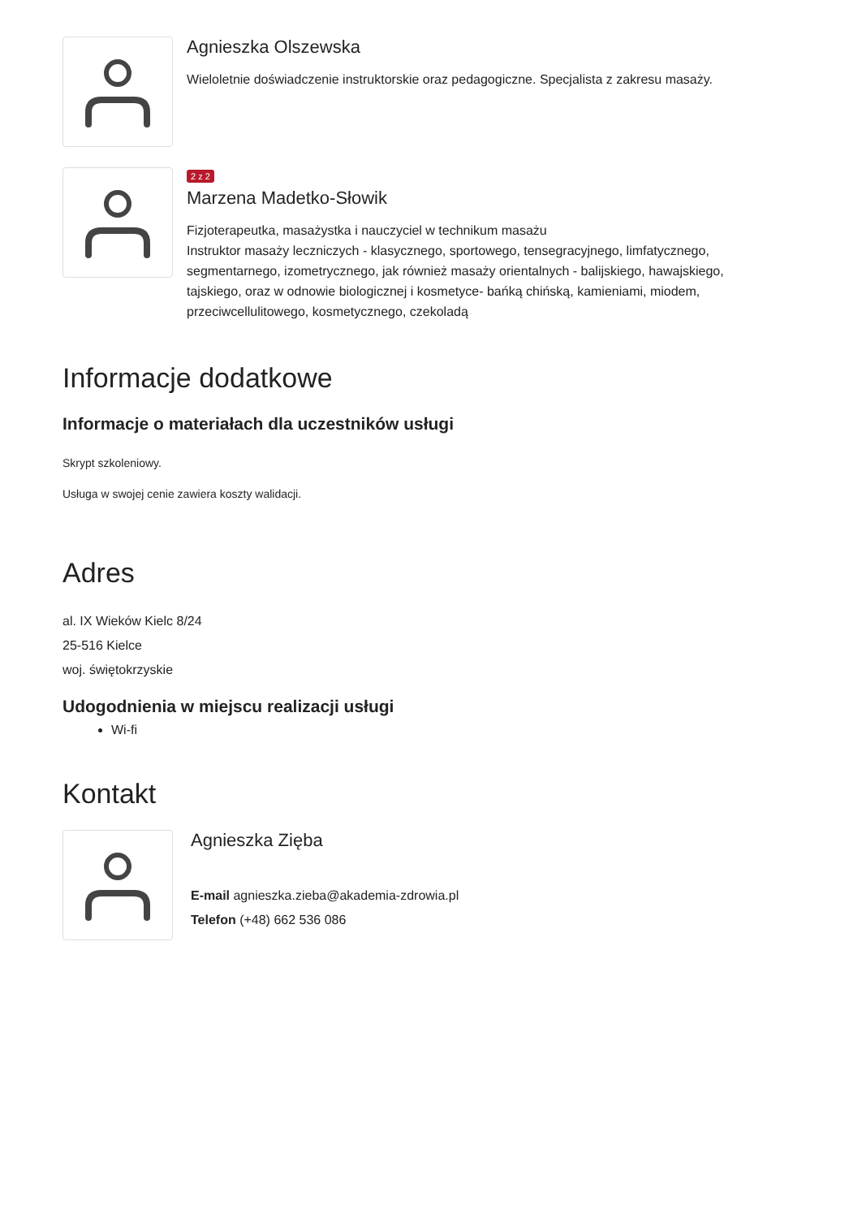Agnieszka Olszewska
Wieloletnie doświadczenie instruktorskie oraz pedagogiczne. Specjalista z zakresu masaży.
2 z 2
Marzena Madetko-Słowik
Fizjoterapeutka, masażystka i nauczyciel w technikum masażu
Instruktor masaży leczniczych - klasycznego, sportowego, tensegracyjnego, limfatycznego, segmentarnego, izometrycznego, jak również masaży orientalnych - balijskiego, hawajskiego, tajskiego, oraz w odnowie biologicznej i kosmetyce- bańką chińską, kamieniami, miodem, przeciwcellulitowego, kosmetycznego, czekoladą
Informacje dodatkowe
Informacje o materiałach dla uczestników usługi
Skrypt szkoleniowy.
Usługa w swojej cenie zawiera koszty walidacji.
Adres
al. IX Wieków Kielc 8/24
25-516 Kielce
woj. świętokrzyskie
Udogodnienia w miejscu realizacji usługi
Wi-fi
Kontakt
Agnieszka Zięba
E-mail agnieszka.zieba@akademia-zdrowia.pl
Telefon (+48) 662 536 086